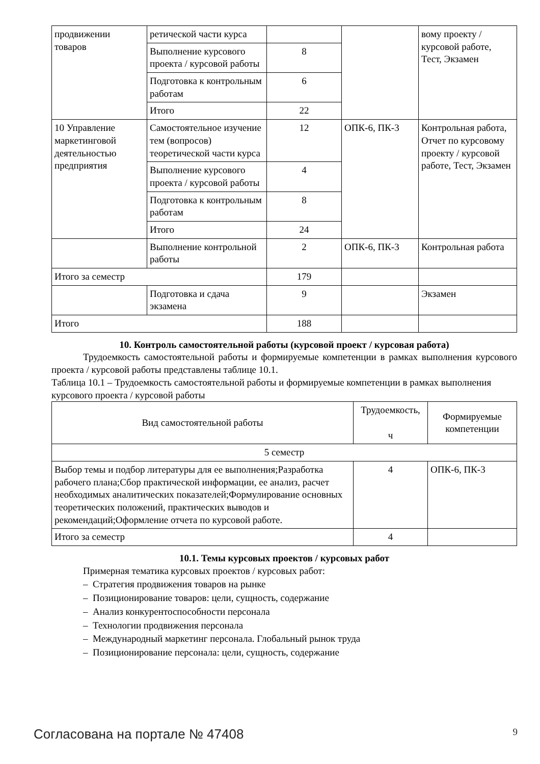| продвижении товаров | ретической части курса | | | вому проекту / курсовой работе, Тест, Экзамен |
| | Выполнение курсового проекта / курсовой работы | 8 | | |
| | Подготовка к контрольным работам | 6 | | |
| | Итого | 22 | | |
| 10 Управление маркетинговой деятельностью предприятия | Самостоятельное изучение тем (вопросов) теоретической части курса | 12 | ОПК-6, ПК-3 | Контрольная работа, Отчет по курсовому проекту / курсовой работе, Тест, Экзамен |
| | Выполнение курсового проекта / курсовой работы | 4 | | |
| | Подготовка к контрольным работам | 8 | | |
| | Итого | 24 | | |
| | Выполнение контрольной работы | 2 | ОПК-6, ПК-3 | Контрольная работа |
| Итого за семестр | | 179 | | |
| | Подготовка и сдача экзамена | 9 | | Экзамен |
| Итого | | 188 | | |
10. Контроль самостоятельной работы (курсовой проект / курсовая работа)
Трудоемкость самостоятельной работы и формируемые компетенции в рамках выполнения курсового проекта / курсовой работы представлены таблице 10.1.
Таблица 10.1 – Трудоемкость самостоятельной работы и формируемые компетенции в рамках выполнения курсового проекта / курсовой работы
| Вид самостоятельной работы | Трудоемкость, ч | Формируемые компетенции |
| --- | --- | --- |
| 5 семестр | | |
| Выбор темы и подбор литературы для ее выполнения;Разработка рабочего плана;Сбор практической информации, ее анализ, расчет необходимых аналитических показателей;Формулирование основных теоретических положений, практических выводов и рекомендаций;Оформление отчета по курсовой работе. | 4 | ОПК-6, ПК-3 |
| Итого за семестр | 4 | |
10.1. Темы курсовых проектов / курсовых работ
Примерная тематика курсовых проектов / курсовых работ:
– Стратегия продвижения товаров на рынке
– Позиционирование товаров: цели, сущность, содержание
– Анализ конкурентоспособности персонала
– Технологии продвижения персонала
– Международный маркетинг персонала. Глобальный рынок труда
– Позиционирование персонала: цели, сущность, содержание
Согласована на портале № 47408 9